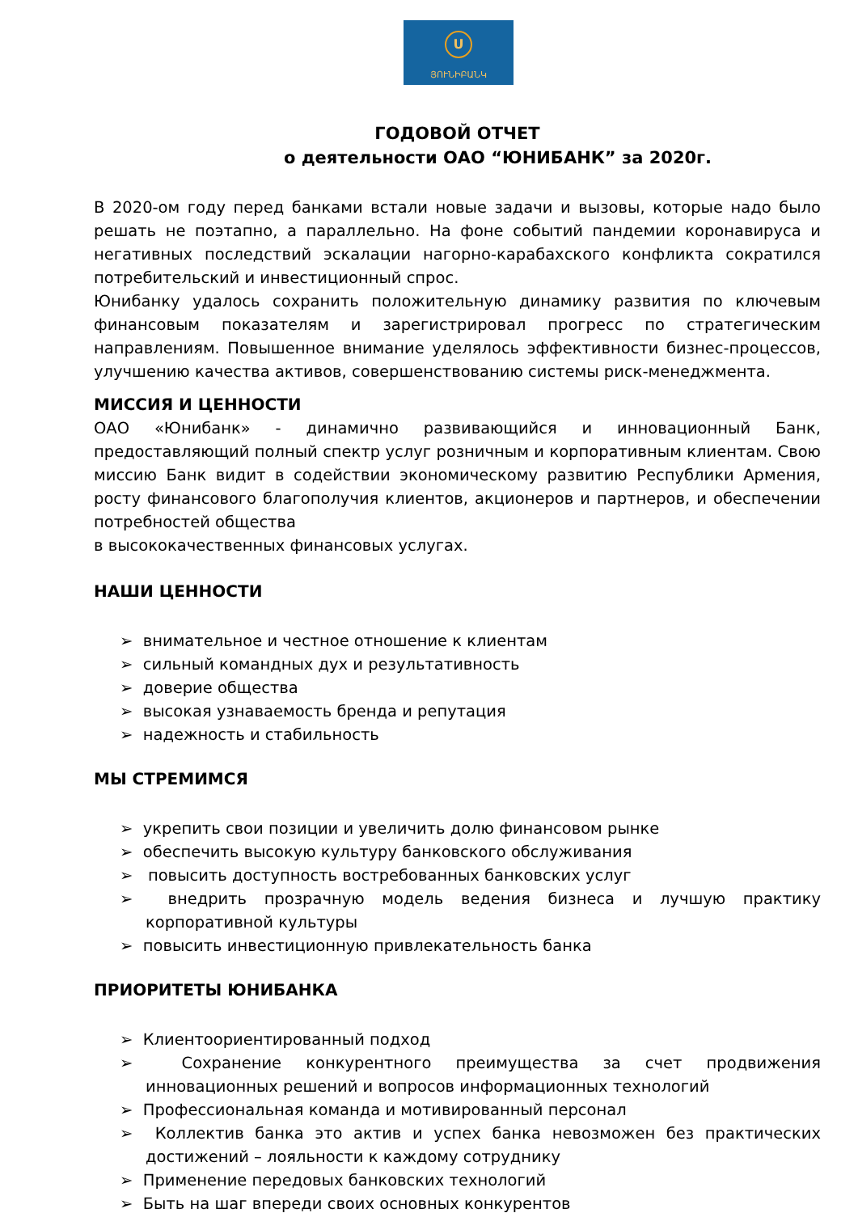U
ՅՈՒՆԻԲԱՆԿ
ГОДОВОЙ ОТЧЕТ
о деятельности ОАО “ЮНИБАНК” за 2020г.
В 2020-ом году перед банками встали новые задачи и вызовы, которые надо было решать не поэтапно, а параллельно. На фоне событий пандемии коронавируса и негативных последствий эскалации нагорно-карабахского конфликта сократился потребительский и инвестиционный спрос.
Юнибанку удалось сохранить положительную динамику развития по ключевым финансовым показателям и зарегистрировал прогресс по стратегическим направлениям. Повышенное внимание уделялось эффективности бизнес-процессов, улучшению качества активов, совершенствованию системы риск-менеджмента.
МИССИЯ И ЦЕННОСТИ
ОАО «Юнибанк» - динамично развивающийся и инновационный Банк, предоставляющий полный спектр услуг розничным и корпоративным клиентам. Свою миссию Банк видит в содействии экономическому развитию Республики Армения, росту финансового благополучия клиентов, акционеров и партнеров, и обеспечении потребностей общества
в высококачественных финансовых услугах.
НАШИ ЦЕННОСТИ
➢ внимательное и честное отношение к клиентам
➢ сильный командных дух и результативность
➢ доверие общества
➢ высокая узнаваемость бренда и репутация
➢ надежность и стабильность
МЫ СТРЕМИМСЯ
➢ укрепить свои позиции и увеличить долю финансовом рынке
➢ обеспечить высокую культуру банковского обслуживания
➢ повысить доступность востребованных банковских услуг
➢ внедрить прозрачную модель ведения бизнеса и лучшую практику корпоративной культуры
➢ повысить инвестиционную привлекательность банка
ПРИОРИТЕТЫ ЮНИБАНКА
➢ Клиентоориентированный подход
➢ Сохранение конкурентного преимущества за счет продвижения инновационных решений и вопросов информационных технологий
➢ Профессиональная команда и мотивированный персонал
➢ Коллектив банка это актив и успех банка невозможен без практических достижений – лояльности к каждому сотруднику
➢ Применение передовых банковских технологий
➢ Быть на шаг впереди своих основных конкурентов